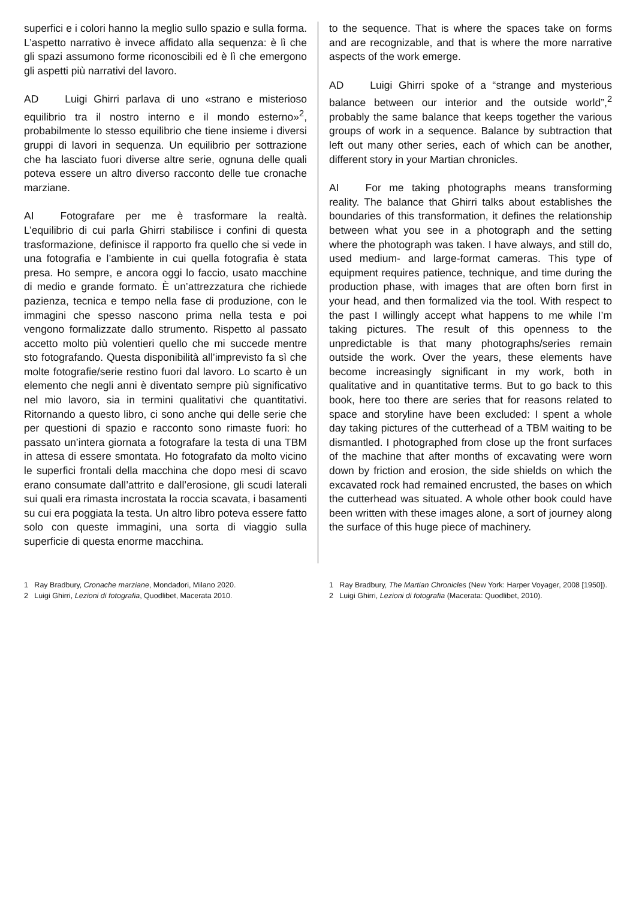superfici e i colori hanno la meglio sullo spazio e sulla forma. L’aspetto narrativo è invece affidato alla sequenza: è lì che gli spazi assumono forme riconoscibili ed è lì che emergono gli aspetti più narrativi del lavoro.
AD Luigi Ghirri parlava di uno «strano e misterioso equilibrio tra il nostro interno e il mondo esterno»<sup>2</sup>, probabilmente lo stesso equilibrio che tiene insieme i diversi gruppi di lavori in sequenza. Un equilibrio per sottrazione che ha lasciato fuori diverse altre serie, ognuna delle quali poteva essere un altro diverso racconto delle tue cronache marziane.
AI Fotografare per me è trasformare la realtà. L’equilibrio di cui parla Ghirri stabilisce i confini di questa trasformazione, definisce il rapporto fra quello che si vede in una fotografia e l’ambiente in cui quella fotografia è stata presa. Ho sempre, e ancora oggi lo faccio, usato macchine di medio e grande formato. È un’attrezzatura che richiede pazienza, tecnica e tempo nella fase di produzione, con le immagini che spesso nascono prima nella testa e poi vengono formalizzate dallo strumento. Rispetto al passato accetto molto più volentieri quello che mi succede mentre sto fotografando. Questa disponibilità all’imprevisto fa sì che molte fotografie/serie restino fuori dal lavoro. Lo scarto è un elemento che negli anni è diventato sempre più significativo nel mio lavoro, sia in termini qualitativi che quantitativi. Ritornando a questo libro, ci sono anche qui delle serie che per questioni di spazio e racconto sono rimaste fuori: ho passato un’intera giornata a fotografare la testa di una TBM in attesa di essere smontata. Ho fotografato da molto vicino le superfici frontali della macchina che dopo mesi di scavo erano consumate dall’attrito e dall’erosione, gli scudi laterali sui quali era rimasta incrostata la roccia scavata, i basamenti su cui era poggiata la testa. Un altro libro poteva essere fatto solo con queste immagini, una sorta di viaggio sulla superficie di questa enorme macchina.
to the sequence. That is where the spaces take on forms and are recognizable, and that is where the more narrative aspects of the work emerge.
AD Luigi Ghirri spoke of a “strange and mysterious balance between our interior and the outside world”,<sup>2</sup> probably the same balance that keeps together the various groups of work in a sequence. Balance by subtraction that left out many other series, each of which can be another, different story in your Martian chronicles.
AI For me taking photographs means transforming reality. The balance that Ghirri talks about establishes the boundaries of this transformation, it defines the relationship between what you see in a photograph and the setting where the photograph was taken. I have always, and still do, used medium- and large-format cameras. This type of equipment requires patience, technique, and time during the production phase, with images that are often born first in your head, and then formalized via the tool. With respect to the past I willingly accept what happens to me while I’m taking pictures. The result of this openness to the unpredictable is that many photographs/series remain outside the work. Over the years, these elements have become increasingly significant in my work, both in qualitative and in quantitative terms. But to go back to this book, here too there are series that for reasons related to space and storyline have been excluded: I spent a whole day taking pictures of the cutterhead of a TBM waiting to be dismantled. I photographed from close up the front surfaces of the machine that after months of excavating were worn down by friction and erosion, the side shields on which the excavated rock had remained encrusted, the bases on which the cutterhead was situated. A whole other book could have been written with these images alone, a sort of journey along the surface of this huge piece of machinery.
1 Ray Bradbury, Cronache marziane, Mondadori, Milano 2020.
2 Luigi Ghirri, Lezioni di fotografia, Quodlibet, Macerata 2010.
1 Ray Bradbury, The Martian Chronicles (New York: Harper Voyager, 2008 [1950]).
2 Luigi Ghirri, Lezioni di fotografia (Macerata: Quodlibet, 2010).